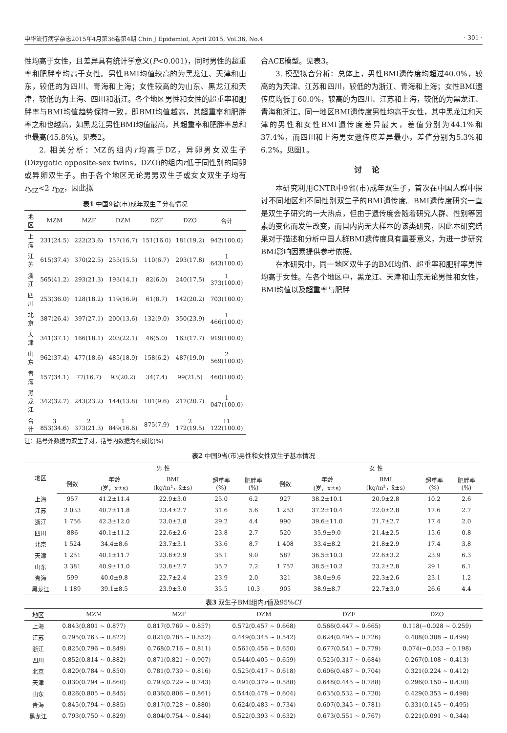中华流行病学杂志2015年4月第36卷第4期 Chin J Epidemiol, April 2015, Vol.36, No.4 · 301 ·
性均高于女性，且差异具有统计学意义(P<0.001)，同时男性的超重率和肥胖率均高于女性。男性BMI均值较高的为黑龙江、天津和山东，较低的为四川、青海和上海；女性较高的为山东、黑龙江和天津，较低的为上海、四川和浙江。各个地区男性和女性的超重率和肥胖率与BMI均值趋势保持一致，即BMI均值越高，其超重率和肥胖率之和也越高，如黑龙江男性BMI均值最高，其超重率和肥胖率总和也最高(45.8%)。见表2。
2. 相关分析：MZ的组内r均高于DZ，异卵男女双生子(Dizygotic opposite-sex twins，DZO)的组内r低于同性别的同卵或异卵双生子。由于各个地区无论男男双生子或女女双生子均有r<sub>MZ</sub><2 r<sub>DZ</sub>，因此拟
表1 中国9省(市)成年双生子分布情况
| 地区 | MZM | MZF | DZM | DZF | DZO | 合计 |
| --- | --- | --- | --- | --- | --- | --- |
| 上海 | 231(24.5) | 222(23.6) | 157(16.7) | 151(16.0) | 181(19.2) | 942(100.0) |
| 江苏 | 615(37.4) | 370(22.5) | 255(15.5) | 110(6.7) | 293(17.8) | 1 643(100.0) |
| 浙江 | 565(41.2) | 293(21.3) | 193(14.1) | 82(6.0) | 240(17.5) | 1 373(100.0) |
| 四川 | 253(36.0) | 128(18.2) | 119(16.9) | 61(8.7) | 142(20.2) | 703(100.0) |
| 北京 | 387(26.4) | 397(27.1) | 200(13.6) | 132(9.0) | 350(23.9) | 1 466(100.0) |
| 天津 | 341(37.1) | 166(18.1) | 203(22.1) | 46(5.0) | 163(17.7) | 919(100.0) |
| 山东 | 962(37.4) | 477(18.6) | 485(18.9) | 158(6.2) | 487(19.0) | 2 569(100.0) |
| 青海 | 157(34.1) | 77(16.7) | 93(20.2) | 34(7.4) | 99(21.5) | 460(100.0) |
| 黑龙江 | 342(32.7) | 243(23.2) | 144(13.8) | 101(9.6) | 217(20.7) | 1 047(100.0) |
| 合计 | 3 853(34.6) | 2 373(21.3) | 1 849(16.6) | 875(7.9) | 2 172(19.5) | 11 122(100.0) |
注：括号外数据为双生子对，括号内数据为构成比(%)
合ACE模型。见表3。
3. 模型拟合分析：总体上，男性BMI遗传度均超过40.0%，较高的为天津、江苏和四川，较低的为浙江、青海和上海；女性BMI遗传度均低于60.0%，较高的为四川、江苏和上海，较低的为黑龙江、青海和浙江。同一地区BMI遗传度男性均高于女性，其中黑龙江和天津的男性和女性BMI遗传度差异最大，差值分别为44.1%和37.4%，而四川和上海男女遗传度差异最小，差值分别为5.3%和6.2%。见图1。
讨论
本研究利用CNTR中9省(市)成年双生子，首次在中国人群中探讨不同地区和不同性别双生子的BMI遗传度。BMI遗传度研究一直是双生子研究的一大热点，但由于遗传度会随着研究人群、性别等因素的变化而发生改变，而国内尚无大样本的该类研究，因此本研究结果对于描述和分析中国人群BMI遗传度具有重要意义，为进一步研究BMI影响因素提供参考依据。
在本研究中，同一地区双生子的BMI均值、超重率和肥胖率男性均高于女性。在各个地区中，黑龙江、天津和山东无论男性和女性，BMI均值以及超重率与肥胖
表2 中国9省(市)男性和女性双生子基本情况
| 地区 | 男 性 | | | | | 女 性 | | | | |
| --- | --- | --- | --- | --- | --- | --- | --- | --- | --- | --- |
| | 例数 | 年龄 (岁，x̄±s) | BMI (kg/m²，x̄±s) | 超重率 (%) | 肥胖率 (%) | 例数 | 年龄 (岁，x̄±s) | BMI (kg/m²，x̄±s) | 超重率 (%) | 肥胖率 (%) |
| 上海 | 957 | 41.2±11.4 | 22.9±3.0 | 25.0 | 6.2 | 927 | 38.2±10.1 | 20.9±2.8 | 10.2 | 2.6 |
| 江苏 | 2 033 | 40.7±11.8 | 23.4±2.7 | 31.6 | 5.6 | 1 253 | 37.2±10.4 | 22.0±2.8 | 17.6 | 2.7 |
| 浙江 | 1 756 | 42.3±12.0 | 23.0±2.8 | 29.2 | 4.4 | 990 | 39.6±11.0 | 21.7±2.7 | 17.4 | 2.0 |
| 四川 | 886 | 40.1±11.2 | 22.6±2.6 | 23.8 | 2.7 | 520 | 35.9±9.0 | 21.4±2.5 | 15.6 | 0.8 |
| 北京 | 1 524 | 34.4±8.6 | 23.7±3.1 | 33.6 | 8.7 | 1 408 | 33.4±8.2 | 21.8±2.9 | 17.4 | 3.8 |
| 天津 | 1 251 | 40.1±11.7 | 23.8±2.9 | 35.1 | 9.0 | 587 | 36.5±10.3 | 22.6±3.2 | 23.9 | 6.3 |
| 山东 | 3 381 | 40.9±11.0 | 23.8±2.7 | 35.7 | 7.2 | 1 757 | 38.5±10.2 | 23.2±2.8 | 29.1 | 6.1 |
| 青海 | 599 | 40.0±9.8 | 22.7±2.4 | 23.9 | 2.0 | 321 | 38.0±9.6 | 22.3±2.6 | 23.1 | 1.2 |
| 黑龙江 | 1 189 | 39.1±8.5 | 23.9±3.0 | 35.5 | 10.3 | 905 | 38.9±8.7 | 22.7±3.0 | 26.6 | 4.4 |
表3 双生子BMI组内 r 值及95% CI
| 地区 | MZM | MZF | DZM | DZF | DZO |
| --- | --- | --- | --- | --- | --- |
| 上海 | 0.843(0.801 ~ 0.877) | 0.817(0.769 ~ 0.857) | 0.572(0.457 ~ 0.668) | 0.566(0.447 ~ 0.665) | 0.118(−0.028 ~ 0.259) |
| 江苏 | 0.795(0.763 ~ 0.822) | 0.821(0.785 ~ 0.852) | 0.449(0.345 ~ 0.542) | 0.624(0.495 ~ 0.726) | 0.408(0.308 ~ 0.499) |
| 浙江 | 0.825(0.796 ~ 0.849) | 0.768(0.716 ~ 0.811) | 0.561(0.456 ~ 0.650) | 0.677(0.541 ~ 0.779) | 0.074(−0.053 ~ 0.198) |
| 四川 | 0.852(0.814 ~ 0.882) | 0.871(0.821 ~ 0.907) | 0.544(0.405 ~ 0.659) | 0.525(0.317 ~ 0.684) | 0.267(0.108 ~ 0.413) |
| 北京 | 0.820(0.784 ~ 0.850) | 0.781(0.739 ~ 0.816) | 0.525(0.417 ~ 0.618) | 0.606(0.487 ~ 0.704) | 0.321(0.224 ~ 0.412) |
| 天津 | 0.830(0.794 ~ 0.860) | 0.793(0.729 ~ 0.743) | 0.491(0.379 ~ 0.588) | 0.648(0.445 ~ 0.788) | 0.296(0.150 ~ 0.430) |
| 山东 | 0.826(0.805 ~ 0.845) | 0.836(0.806 ~ 0.861) | 0.544(0.478 ~ 0.604) | 0.635(0.532 ~ 0.720) | 0.429(0.353 ~ 0.498) |
| 青海 | 0.845(0.794 ~ 0.885) | 0.817(0.728 ~ 0.880) | 0.624(0.483 ~ 0.734) | 0.607(0.345 ~ 0.781) | 0.331(0.145 ~ 0.495) |
| 黑龙江 | 0.793(0.750 ~ 0.829) | 0.804(0.754 ~ 0.844) | 0.522(0.393 ~ 0.632) | 0.673(0.551 ~ 0.767) | 0.221(0.091 ~ 0.344) |